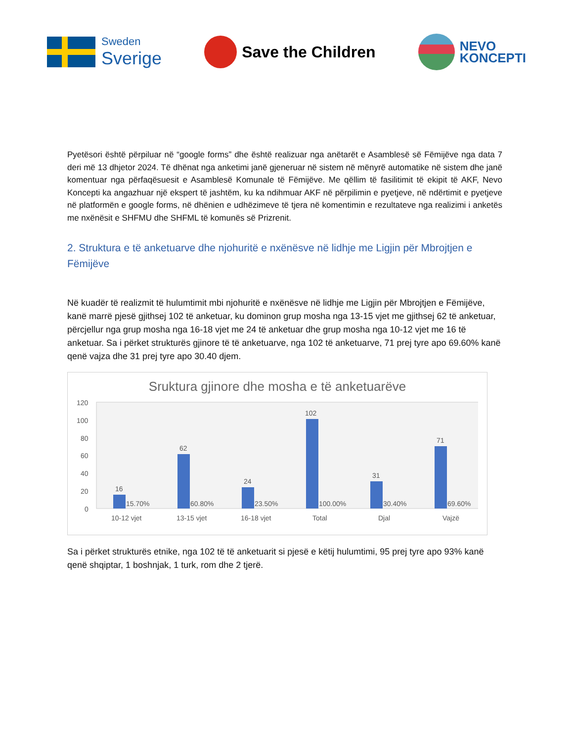Sweden
Sverige
Save the Children
NEVO
KONCEPTI
Pyetësori është përpiluar në “google forms” dhe është realizuar nga anëtarët e Asamblesë së Fëmijëve nga data 7 deri më 13 dhjetor 2024. Të dhënat nga anketimi janë gjeneruar në sistem në mënyrë automatike në sistem dhe janë komentuar nga përfaqësuesit e Asamblesë Komunale të Fëmijëve. Me qëllim të fasilitimit të ekipit të AKF, Nevo Koncepti ka angazhuar një ekspert të jashtëm, ku ka ndihmuar AKF në përpilimin e pyetjeve, në ndërtimit e pyetjeve në platformën e google forms, në dhënien e udhëzimeve të tjera në komentimin e rezultateve nga realizimi i anketës me nxënësit e SHFMU dhe SHFML të komunës së Prizrenit.
2. Struktura e të anketuarve dhe njohuritë e nxënësve në lidhje me Ligjin për Mbrojtjen e Fëmijëve
Në kuadër të realizmit të hulumtimit mbi njohuritë e nxënësve në lidhje me Ligjin për Mbrojtjen e Fëmijëve, kanë marrë pjesë gjithsej 102 të anketuar, ku dominon grup mosha nga 13-15 vjet me gjithsej 62 të anketuar, përcjellur nga grup mosha nga 16-18 vjet me 24 të anketuar dhe grup mosha nga 10-12 vjet me 16 të anketuar. Sa i përket strukturës gjinore të të anketuarve, nga 102 të anketuarve, 71 prej tyre apo 69.60% kanë qenë vajza dhe 31 prej tyre apo 30.40 djem.
Sruktura gjinore dhe mosha e të anketuarëve
120
100
80
60
40
20
0
16
62
24
102
31
71
15.70%
60.80%
23.50%
100.00%
30.40%
69.60%
10-12 vjet
13-15 vjet
16-18 vjet
Total
Djal
Vajzë
Sa i përket strukturës etnike, nga 102 të të anketuarit si pjesë e këtij hulumtimi, 95 prej tyre apo 93% kanë qenë shqiptar, 1 boshnjak, 1 turk, rom dhe 2 tjerë.